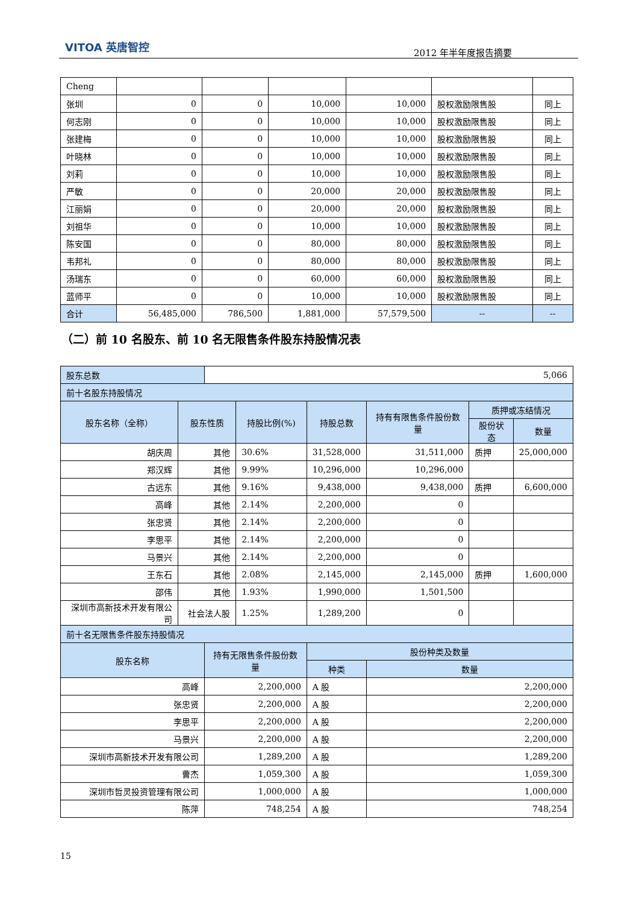VITOA 英唐智控 2012 年半年度报告摘要
| Cheng | | | | | | |
| 张圳 | 0 | 0 | 10,000 | 10,000 | 股权激励限售股 | 同上 |
| 何志刚 | 0 | 0 | 10,000 | 10,000 | 股权激励限售股 | 同上 |
| 张建梅 | 0 | 0 | 10,000 | 10,000 | 股权激励限售股 | 同上 |
| 叶晓林 | 0 | 0 | 10,000 | 10,000 | 股权激励限售股 | 同上 |
| 刘莉 | 0 | 0 | 10,000 | 10,000 | 股权激励限售股 | 同上 |
| 严敏 | 0 | 0 | 20,000 | 20,000 | 股权激励限售股 | 同上 |
| 江丽娟 | 0 | 0 | 20,000 | 20,000 | 股权激励限售股 | 同上 |
| 刘祖华 | 0 | 0 | 10,000 | 10,000 | 股权激励限售股 | 同上 |
| 陈安国 | 0 | 0 | 80,000 | 80,000 | 股权激励限售股 | 同上 |
| 韦邦礼 | 0 | 0 | 80,000 | 80,000 | 股权激励限售股 | 同上 |
| 汤瑞东 | 0 | 0 | 60,000 | 60,000 | 股权激励限售股 | 同上 |
| 蓝师平 | 0 | 0 | 10,000 | 10,000 | 股权激励限售股 | 同上 |
| 合计 | 56,485,000 | 786,500 | 1,881,000 | 57,579,500 | -- | -- |
（二）前 10 名股东、前 10 名无限售条件股东持股情况表
| 股东总数 | | 5,066 | | | | | |
| 前十名股东持股情况 | | | | | | | |
| 股东名称（全称） | 股东性质 | | 持股比例(%) | 持股总数 | 持有有限售条件股份数量 | 质押或冻结情况 | |
| | | | | | | 股份状态 | 数量 |
| 胡庆周 | 其他 | | 30.6% | 31,528,000 | 31,511,000 | 质押 | 25,000,000 |
| 郑汉辉 | 其他 | | 9.99% | 10,296,000 | 10,296,000 | | |
| 古远东 | 其他 | | 9.16% | 9,438,000 | 9,438,000 | 质押 | 6,600,000 |
| 高峰 | 其他 | | 2.14% | 2,200,000 | 0 | | |
| 张忠贤 | 其他 | | 2.14% | 2,200,000 | 0 | | |
| 李思平 | 其他 | | 2.14% | 2,200,000 | 0 | | |
| 马景兴 | 其他 | | 2.14% | 2,200,000 | 0 | | |
| 王东石 | 其他 | | 2.08% | 2,145,000 | 2,145,000 | 质押 | 1,600,000 |
| 邵伟 | 其他 | | 1.93% | 1,990,000 | 1,501,500 | | |
| 深圳市高新技术开发有限公司 | 社会法人股 | | 1.25% | 1,289,200 | 0 | | |
| 前十名无限售条件股东持股情况 | | | | | | | |
| 股东名称 | | 持有无限售条件股份数量 | | 股份种类及数量 | | | |
| | | | | 种类 | 数量 | | |
| 高峰 | | 2,200,000 | | A 股 | 2,200,000 | | |
| 张忠贤 | | 2,200,000 | | A 股 | 2,200,000 | | |
| 李思平 | | 2,200,000 | | A 股 | 2,200,000 | | |
| 马景兴 | | 2,200,000 | | A 股 | 2,200,000 | | |
| 深圳市高新技术开发有限公司 | | 1,289,200 | | A 股 | 1,289,200 | | |
| 曹杰 | | 1,059,300 | | A 股 | 1,059,300 | | |
| 深圳市哲灵投资管理有限公司 | | 1,000,000 | | A 股 | 1,000,000 | | |
| 陈萍 | | 748,254 | | A 股 | 748,254 | | |
15